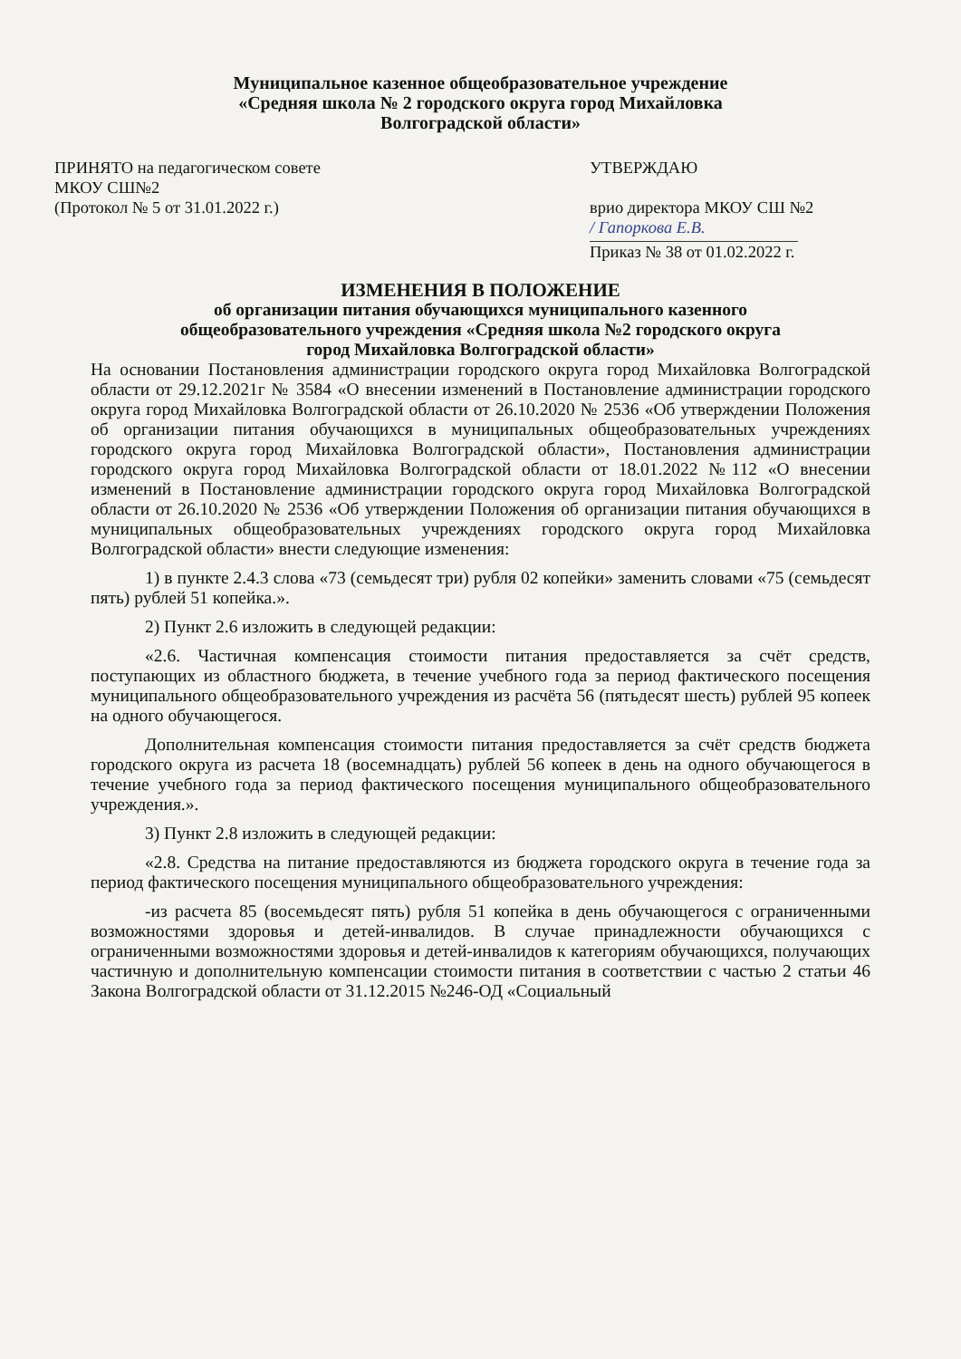Муниципальное казенное общеобразовательное учреждение
«Средняя школа № 2 городского округа город Михайловка
Волгоградской области»
ПРИНЯТО на педагогическом совете
МКОУ СШ№2
(Протокол № 5 от 31.01.2022 г.)
УТВЕРЖДАЮ
врио директора МКОУ СШ №2
/ Гапоркова Е.В.
Приказ № 38 от 01.02.2022 г.
ИЗМЕНЕНИЯ В ПОЛОЖЕНИЕ
об организации питания обучающихся муниципального казенного
общеобразовательного учреждения «Средняя школа №2 городского округа
город Михайловка Волгоградской области»
На основании Постановления администрации городского округа город Михайловка Волгоградской области от 29.12.2021г № 3584 «О внесении изменений в Постановление администрации городского округа город Михайловка Волгоградской области от 26.10.2020 № 2536 «Об утверждении Положения об организации питания обучающихся в муниципальных общеобразовательных учреждениях городского округа город Михайловка Волгоградской области», Постановления администрации городского округа город Михайловка Волгоградской области от 18.01.2022 №112 «О внесении изменений в Постановление администрации городского округа город Михайловка Волгоградской области от 26.10.2020 № 2536 «Об утверждении Положения об организации питания обучающихся в муниципальных общеобразовательных учреждениях городского округа город Михайловка Волгоградской области» внести следующие изменения:
1) в пункте 2.4.3 слова «73 (семьдесят три) рубля 02 копейки» заменить словами «75 (семьдесят пять) рублей 51 копейка.».
2) Пункт 2.6 изложить в следующей редакции:
«2.6. Частичная компенсация стоимости питания предоставляется за счёт средств, поступающих из областного бюджета, в течение учебного года за период фактического посещения муниципального общеобразовательного учреждения из расчёта 56 (пятьдесят шесть) рублей 95 копеек на одного обучающегося.
Дополнительная компенсация стоимости питания предоставляется за счёт средств бюджета городского округа из расчета 18 (восемнадцать) рублей 56 копеек в день на одного обучающегося в течение учебного года за период фактического посещения муниципального общеобразовательного учреждения.».
3) Пункт 2.8 изложить в следующей редакции:
«2.8. Средства на питание предоставляются из бюджета городского округа в течение года за период фактического посещения муниципального общеобразовательного учреждения:
-из расчета 85 (восемьдесят пять) рубля 51 копейка в день обучающегося с ограниченными возможностями здоровья и детей-инвалидов. В случае принадлежности обучающихся с ограниченными возможностями здоровья и детей-инвалидов к категориям обучающихся, получающих частичную и дополнительную компенсации стоимости питания в соответствии с частью 2 статьи 46 Закона Волгоградской области от 31.12.2015 №246-ОД «Социальный